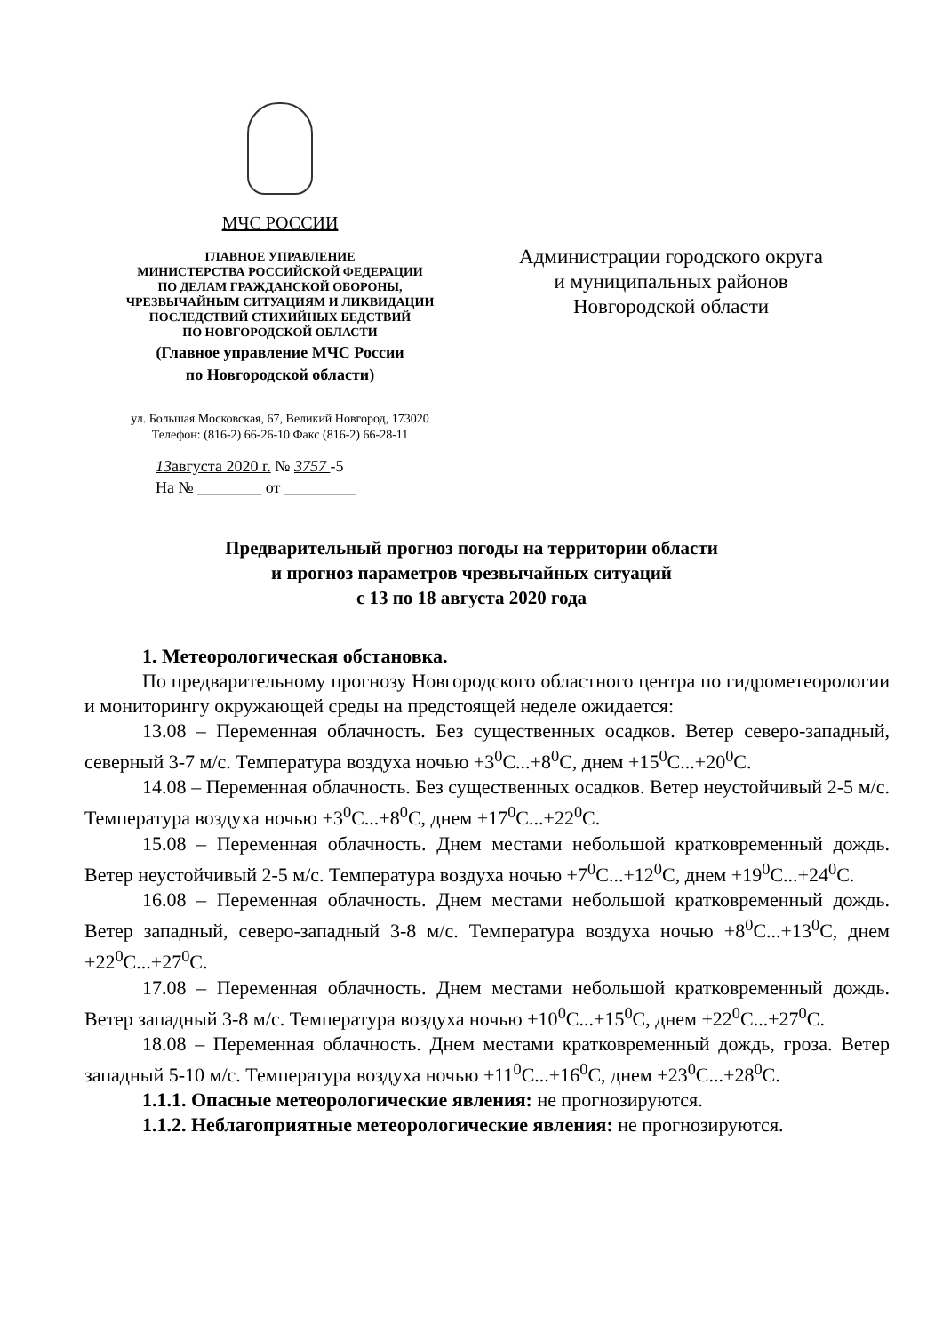МЧС РОССИИ
ГЛАВНОЕ УПРАВЛЕНИЕ
МИНИСТЕРСТВА РОССИЙСКОЙ ФЕДЕРАЦИИ
ПО ДЕЛАМ ГРАЖДАНСКОЙ ОБОРОНЫ,
ЧРЕЗВЫЧАЙНЫМ СИТУАЦИЯМ И ЛИКВИДАЦИИ
ПОСЛЕДСТВИЙ СТИХИЙНЫХ БЕДСТВИЙ
ПО НОВГОРОДСКОЙ ОБЛАСТИ
(Главное управление МЧС России
по Новгородской области)
ул. Большая Московская, 67, Великий Новгород, 173020
Телефон: (816-2) 66-26-10 Факс (816-2) 66-28-11
13августа 2020 г. № 3757 -5
На № ________ от _________
Администрации городского округа
и муниципальных районов
Новгородской области
Предварительный прогноз погоды на территории области
и прогноз параметров чрезвычайных ситуаций
с 13 по 18 августа 2020 года
1. Метеорологическая обстановка.
По предварительному прогнозу Новгородского областного центра по гидрометеорологии и мониторингу окружающей среды на предстоящей неделе ожидается:
13.08 – Переменная облачность. Без существенных осадков. Ветер северо-западный, северный 3-7 м/с. Температура воздуха ночью +3<sup>0</sup>С...+8<sup>0</sup>С, днем +15<sup>0</sup>С...+20<sup>0</sup>С.
14.08 – Переменная облачность. Без существенных осадков. Ветер неустойчивый 2-5 м/с. Температура воздуха ночью +3<sup>0</sup>С...+8<sup>0</sup>С, днем +17<sup>0</sup>С...+22<sup>0</sup>С.
15.08 – Переменная облачность. Днем местами небольшой кратковременный дождь. Ветер неустойчивый 2-5 м/с. Температура воздуха ночью +7<sup>0</sup>С...+12<sup>0</sup>С, днем +19<sup>0</sup>С...+24<sup>0</sup>С.
16.08 – Переменная облачность. Днем местами небольшой кратковременный дождь. Ветер западный, северо-западный 3-8 м/с. Температура воздуха ночью +8<sup>0</sup>С...+13<sup>0</sup>С, днем +22<sup>0</sup>С...+27<sup>0</sup>С.
17.08 – Переменная облачность. Днем местами небольшой кратковременный дождь. Ветер западный 3-8 м/с. Температура воздуха ночью +10<sup>0</sup>С...+15<sup>0</sup>С, днем +22<sup>0</sup>С...+27<sup>0</sup>С.
18.08 – Переменная облачность. Днем местами кратковременный дождь, гроза. Ветер западный 5-10 м/с. Температура воздуха ночью +11<sup>0</sup>С...+16<sup>0</sup>С, днем +23<sup>0</sup>С...+28<sup>0</sup>С.
1.1.1. Опасные метеорологические явления: не прогнозируются.
1.1.2. Неблагоприятные метеорологические явления: не прогнозируются.